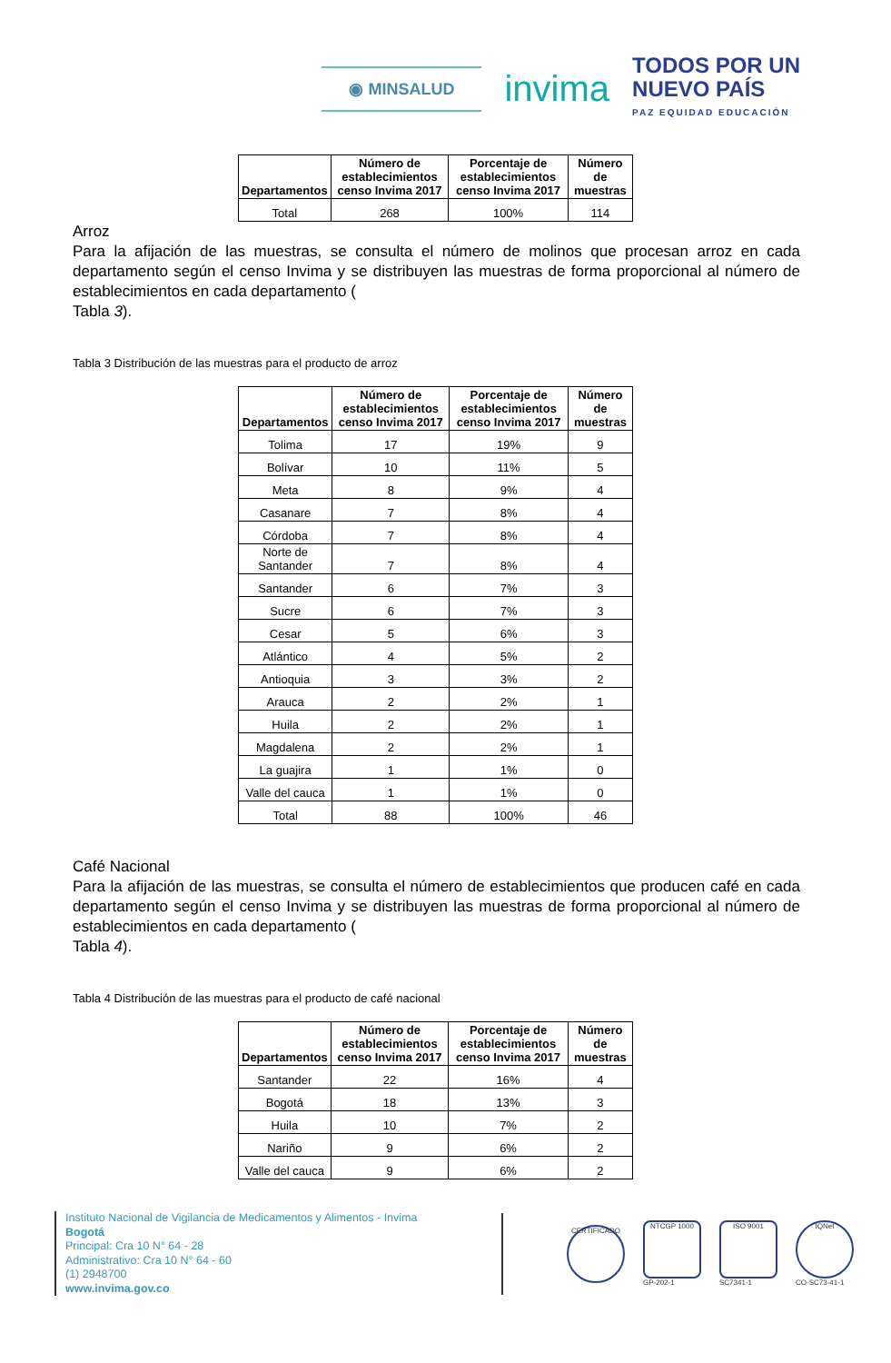◉ MINSALUD
invima
TODOS POR UN
NUEVO PAÍS
PAZ EQUIDAD EDUCACIÓN
| Departamentos | Número de establecimientos censo Invima 2017 | Porcentaje de establecimientos censo Invima 2017 | Número de muestras |
| --- | --- | --- | --- |
| Total | 268 | 100% | 114 |
Arroz
Para la afijación de las muestras, se consulta el número de molinos que procesan arroz en cada departamento según el censo Invima y se distribuyen las muestras de forma proporcional al número de establecimientos en cada departamento (
Tabla 3).
Tabla 3 Distribución de las muestras para el producto de arroz
| Departamentos | Número de establecimientos censo Invima 2017 | Porcentaje de establecimientos censo Invima 2017 | Número de muestras |
| --- | --- | --- | --- |
| Tolima | 17 | 19% | 9 |
| Bolívar | 10 | 11% | 5 |
| Meta | 8 | 9% | 4 |
| Casanare | 7 | 8% | 4 |
| Córdoba | 7 | 8% | 4 |
| Norte de Santander | 7 | 8% | 4 |
| Santander | 6 | 7% | 3 |
| Sucre | 6 | 7% | 3 |
| Cesar | 5 | 6% | 3 |
| Atlántico | 4 | 5% | 2 |
| Antioquia | 3 | 3% | 2 |
| Arauca | 2 | 2% | 1 |
| Huila | 2 | 2% | 1 |
| Magdalena | 2 | 2% | 1 |
| La guajira | 1 | 1% | 0 |
| Valle del cauca | 1 | 1% | 0 |
| Total | 88 | 100% | 46 |
Café Nacional
Para la afijación de las muestras, se consulta el número de establecimientos que producen café en cada departamento según el censo Invima y se distribuyen las muestras de forma proporcional al número de establecimientos en cada departamento (
Tabla 4).
Tabla 4 Distribución de las muestras para el producto de café nacional
| Departamentos | Número de establecimientos censo Invima 2017 | Porcentaje de establecimientos censo Invima 2017 | Número de muestras |
| --- | --- | --- | --- |
| Santander | 22 | 16% | 4 |
| Bogotá | 18 | 13% | 3 |
| Huila | 10 | 7% | 2 |
| Nariño | 9 | 6% | 2 |
| Valle del cauca | 9 | 6% | 2 |
Instituto Nacional de Vigilancia de Medicamentos y Alimentos - Invima
Bogotá
Principal: Cra 10 N° 64 - 28
Administrativo: Cra 10 N° 64 - 60
(1) 2948700
www.invima.gov.co
CERTIFICADO
NTCGP 1000
GP-202-1
ISO 9001
SC7341-1
IQNet
CO-SC73-41-1